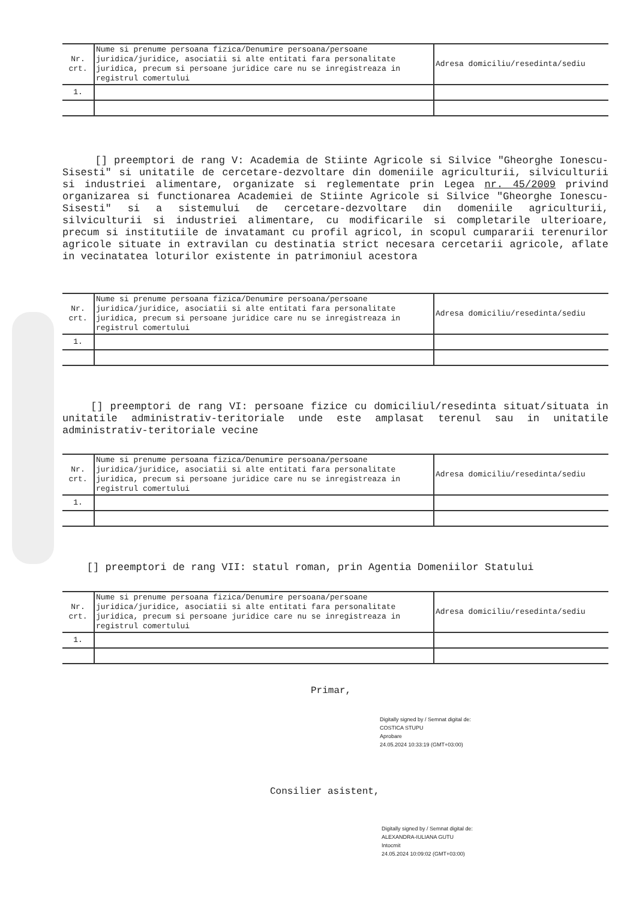| Nr. crt. | Nume si prenume persoana fizica/Denumire persoana/persoane juridica/juridice, asociatii si alte entitati fara personalitate juridica, precum si persoane juridice care nu se inregistreaza in registrul comertului | Adresa domiciliu/resedinta/sediu |
| 1. | | |
[] preemptori de rang V: Academia de Stiinte Agricole si Silvice "Gheorghe Ionescu-Sisesti" si unitatile de cercetare-dezvoltare din domeniile agriculturii, silviculturii si industriei alimentare, organizate si reglementate prin Legea nr. 45/2009 privind organizarea si functionarea Academiei de Stiinte Agricole si Silvice "Gheorghe Ionescu-Sisesti" si a sistemului de cercetare-dezvoltare din domeniile agriculturii, silviculturii si industriei alimentare, cu modificarile si completarile ulterioare, precum si institutiile de invatamant cu profil agricol, in scopul cumpararii terenurilor agricole situate in extravilan cu destinatia strict necesara cercetarii agricole, aflate in vecinatatea loturilor existente in patrimoniul acestora
| Nr. crt. | Nume si prenume persoana fizica/Denumire persoana/persoane juridica/juridice, asociatii si alte entitati fara personalitate juridica, precum si persoane juridice care nu se inregistreaza in registrul comertului | Adresa domiciliu/resedinta/sediu |
| 1. | | |
[] preemptori de rang VI: persoane fizice cu domiciliul/resedinta situat/situata in unitatile administrativ-teritoriale unde este amplasat terenul sau in unitatile administrativ-teritoriale vecine
| Nr. crt. | Nume si prenume persoana fizica/Denumire persoana/persoane juridica/juridice, asociatii si alte entitati fara personalitate juridica, precum si persoane juridice care nu se inregistreaza in registrul comertului | Adresa domiciliu/resedinta/sediu |
| 1. | | |
[] preemptori de rang VII: statul roman, prin Agentia Domeniilor Statului
| Nr. crt. | Nume si prenume persoana fizica/Denumire persoana/persoane juridica/juridice, asociatii si alte entitati fara personalitate juridica, precum si persoane juridice care nu se inregistreaza in registrul comertului | Adresa domiciliu/resedinta/sediu |
| 1. | | |
Primar,
Digitally signed by / Semnat digital de:
COSTICA STUPU
Aprobare
24.05.2024 10:33:19 (GMT+03:00)
Consilier asistent,
Digitally signed by / Semnat digital de:
ALEXANDRA-IULIANA GUTU
Intocmit
24.05.2024 10:09:02 (GMT+03:00)